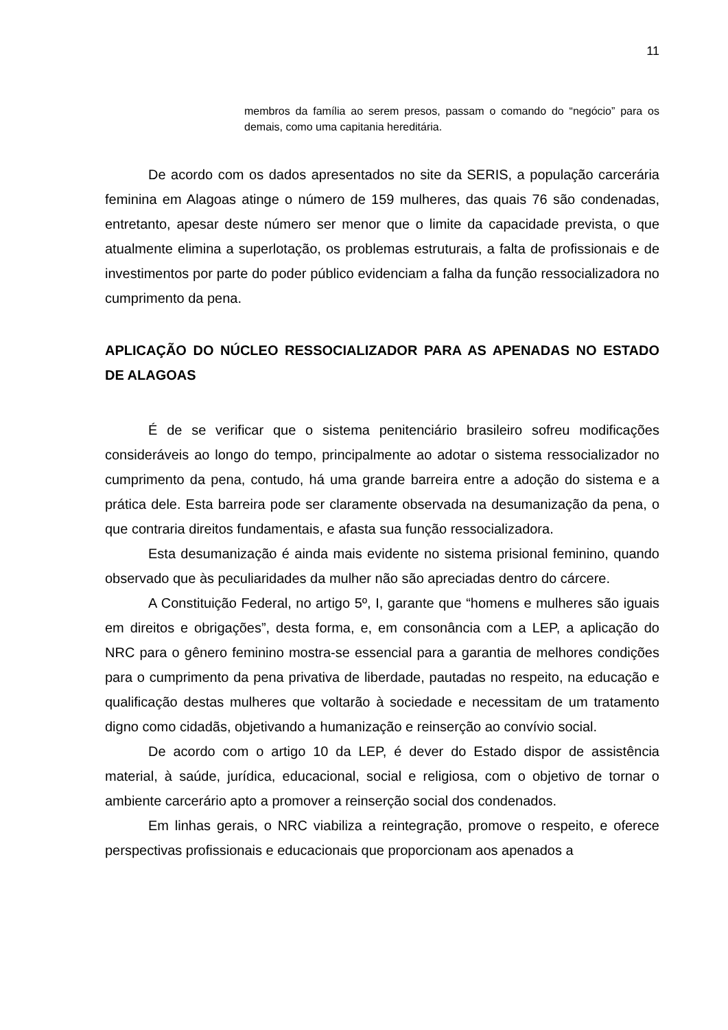11
membros da família ao serem presos, passam o comando do “negócio” para os demais, como uma capitania hereditária.
De acordo com os dados apresentados no site da SERIS, a população carcerária feminina em Alagoas atinge o número de 159 mulheres, das quais 76 são condenadas, entretanto, apesar deste número ser menor que o limite da capacidade prevista, o que atualmente elimina a superlotação, os problemas estruturais, a falta de profissionais e de investimentos por parte do poder público evidenciam a falha da função ressocializadora no cumprimento da pena.
APLICAÇÃO DO NÚCLEO RESSOCIALIZADOR PARA AS APENADAS NO ESTADO DE ALAGOAS
É de se verificar que o sistema penitenciário brasileiro sofreu modificações consideráveis ao longo do tempo, principalmente ao adotar o sistema ressocializador no cumprimento da pena, contudo, há uma grande barreira entre a adoção do sistema e a prática dele. Esta barreira pode ser claramente observada na desumanização da pena, o que contraria direitos fundamentais, e afasta sua função ressocializadora.
Esta desumanização é ainda mais evidente no sistema prisional feminino, quando observado que às peculiaridades da mulher não são apreciadas dentro do cárcere.
A Constituição Federal, no artigo 5º, I, garante que “homens e mulheres são iguais em direitos e obrigações”, desta forma, e, em consonância com a LEP, a aplicação do NRC para o gênero feminino mostra-se essencial para a garantia de melhores condições para o cumprimento da pena privativa de liberdade, pautadas no respeito, na educação e qualificação destas mulheres que voltarão à sociedade e necessitam de um tratamento digno como cidadãs, objetivando a humanização e reinserção ao convívio social.
De acordo com o artigo 10 da LEP, é dever do Estado dispor de assistência material, à saúde, jurídica, educacional, social e religiosa, com o objetivo de tornar o ambiente carcerário apto a promover a reinserção social dos condenados.
Em linhas gerais, o NRC viabiliza a reintegração, promove o respeito, e oferece perspectivas profissionais e educacionais que proporcionam aos apenados a